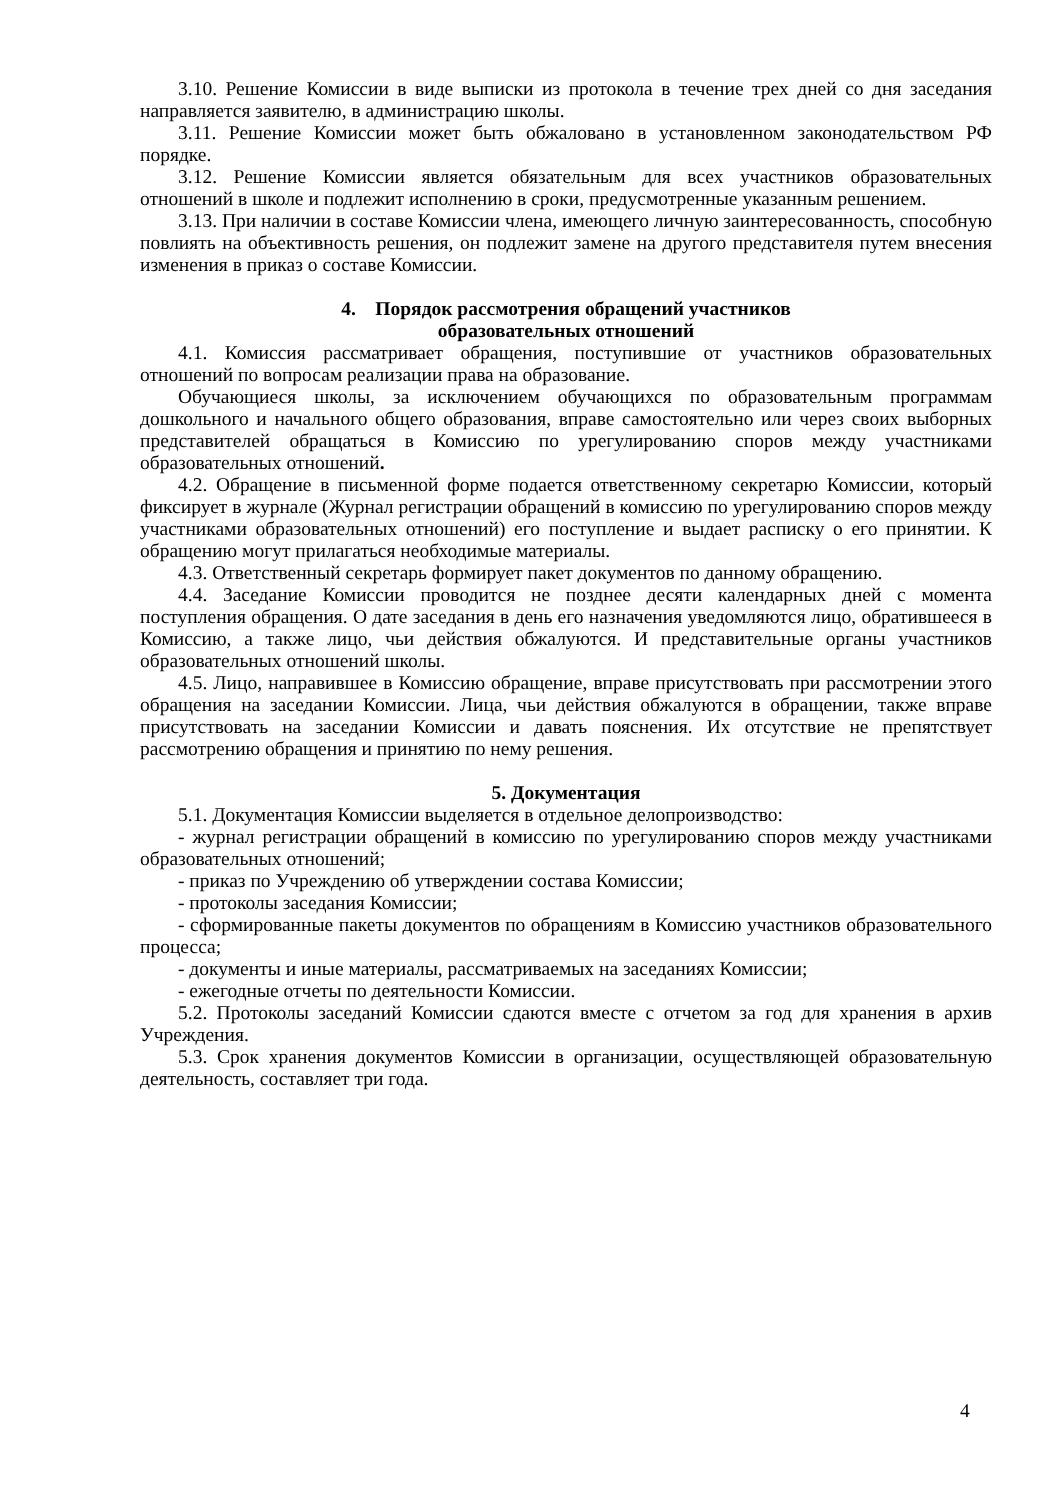3.10. Решение Комиссии в виде выписки из протокола в течение трех дней со дня заседания направляется заявителю, в администрацию школы.
3.11. Решение Комиссии может быть обжаловано в установленном законодательством РФ порядке.
3.12. Решение Комиссии является обязательным для всех участников образовательных отношений в школе и подлежит исполнению в сроки, предусмотренные указанным решением.
3.13. При наличии в составе Комиссии члена, имеющего личную заинтересованность, способную повлиять на объективность решения, он подлежит замене на другого представителя путем внесения изменения в приказ о составе Комиссии.
4. Порядок рассмотрения обращений участников
образовательных отношений
4.1. Комиссия рассматривает обращения, поступившие от участников образовательных отношений по вопросам реализации права на образование.
Обучающиеся школы, за исключением обучающихся по образовательным программам дошкольного и начального общего образования, вправе самостоятельно или через своих выборных представителей обращаться в Комиссию по урегулированию споров между участниками образовательных отношений.
4.2. Обращение в письменной форме подается ответственному секретарю Комиссии, который фиксирует в журнале (Журнал регистрации обращений в комиссию по урегулированию споров между участниками образовательных отношений) его поступление и выдает расписку о его принятии. К обращению могут прилагаться необходимые материалы.
4.3. Ответственный секретарь формирует пакет документов по данному обращению.
4.4. Заседание Комиссии проводится не позднее десяти календарных дней с момента поступления обращения. О дате заседания в день его назначения уведомляются лицо, обратившееся в Комиссию, а также лицо, чьи действия обжалуются. И представительные органы участников образовательных отношений школы.
4.5. Лицо, направившее в Комиссию обращение, вправе присутствовать при рассмотрении этого обращения на заседании Комиссии. Лица, чьи действия обжалуются в обращении, также вправе присутствовать на заседании Комиссии и давать пояснения. Их отсутствие не препятствует рассмотрению обращения и принятию по нему решения.
5. Документация
5.1. Документация Комиссии выделяется в отдельное делопроизводство:
- журнал регистрации обращений в комиссию по урегулированию споров между участниками образовательных отношений;
- приказ по Учреждению об утверждении состава Комиссии;
- протоколы заседания Комиссии;
- сформированные пакеты документов по обращениям в Комиссию участников образовательного процесса;
- документы и иные материалы, рассматриваемых на заседаниях Комиссии;
- ежегодные отчеты по деятельности Комиссии.
5.2. Протоколы заседаний Комиссии сдаются вместе с отчетом за год для хранения в архив Учреждения.
5.3. Срок хранения документов Комиссии в организации, осуществляющей образовательную деятельность, составляет три года.
4